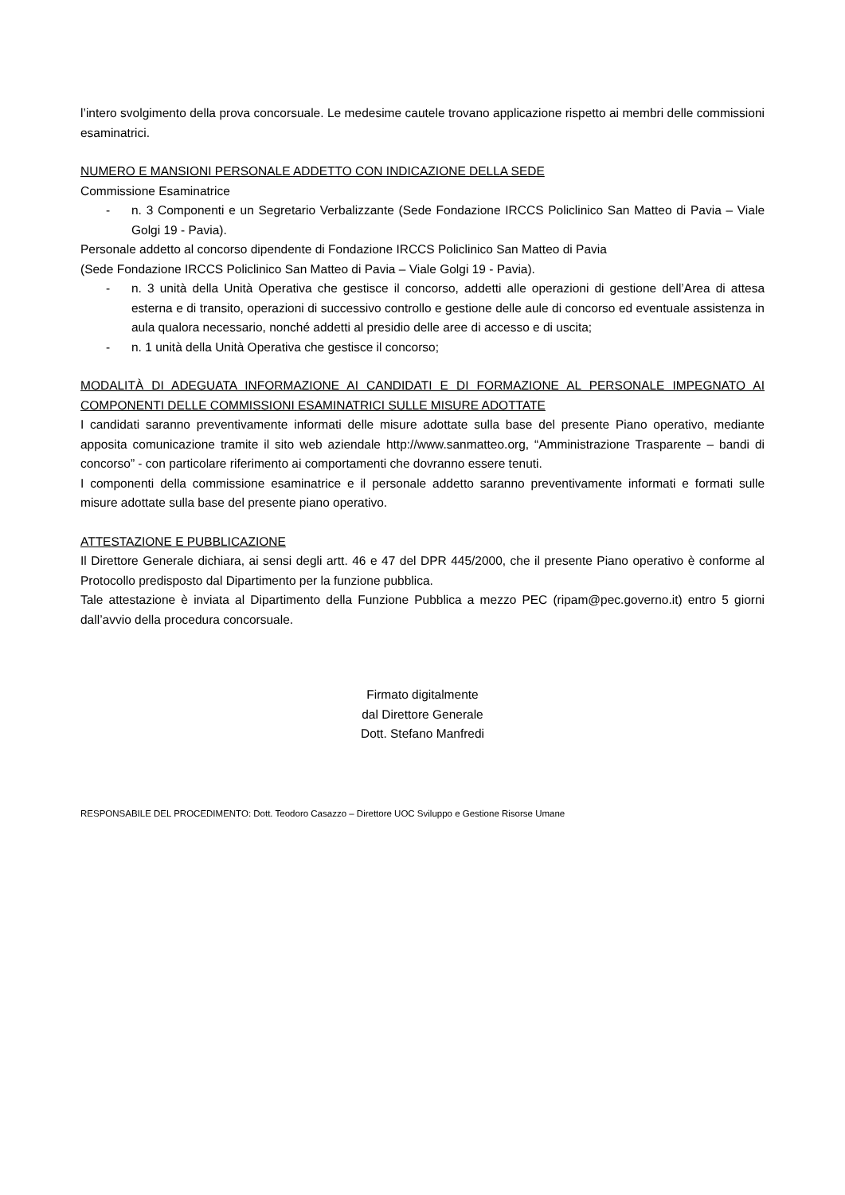l’intero svolgimento della prova concorsuale. Le medesime cautele trovano applicazione rispetto ai membri delle commissioni esaminatrici.
NUMERO E MANSIONI PERSONALE ADDETTO CON INDICAZIONE DELLA SEDE
Commissione Esaminatrice
- n. 3 Componenti e un Segretario Verbalizzante (Sede Fondazione IRCCS Policlinico San Matteo di Pavia – Viale Golgi 19 - Pavia).
Personale addetto al concorso dipendente di Fondazione IRCCS Policlinico San Matteo di Pavia
(Sede Fondazione IRCCS Policlinico San Matteo di Pavia – Viale Golgi 19 - Pavia).
- n. 3 unità della Unità Operativa che gestisce il concorso, addetti alle operazioni di gestione dell’Area di attesa esterna e di transito, operazioni di successivo controllo e gestione delle aule di concorso ed eventuale assistenza in aula qualora necessario, nonché addetti al presidio delle aree di accesso e di uscita;
- n. 1 unità della Unità Operativa che gestisce il concorso;
MODALITÀ DI ADEGUATA INFORMAZIONE AI CANDIDATI E DI FORMAZIONE AL PERSONALE IMPEGNATO AI COMPONENTI DELLE COMMISSIONI ESAMINATRICI SULLE MISURE ADOTTATE
I candidati saranno preventivamente informati delle misure adottate sulla base del presente Piano operativo, mediante apposita comunicazione tramite il sito web aziendale http://www.sanmatteo.org, “Amministrazione Trasparente – bandi di concorso” - con particolare riferimento ai comportamenti che dovranno essere tenuti.
I componenti della commissione esaminatrice e il personale addetto saranno preventivamente informati e formati sulle misure adottate sulla base del presente piano operativo.
ATTESTAZIONE E PUBBLICAZIONE
Il Direttore Generale dichiara, ai sensi degli artt. 46 e 47 del DPR 445/2000, che il presente Piano operativo è conforme al Protocollo predisposto dal Dipartimento per la funzione pubblica.
Tale attestazione è inviata al Dipartimento della Funzione Pubblica a mezzo PEC (ripam@pec.governo.it) entro 5 giorni dall’avvio della procedura concorsuale.
Firmato digitalmente
dal Direttore Generale
Dott. Stefano Manfredi
RESPONSABILE DEL PROCEDIMENTO: Dott. Teodoro Casazzo – Direttore UOC Sviluppo e Gestione Risorse Umane